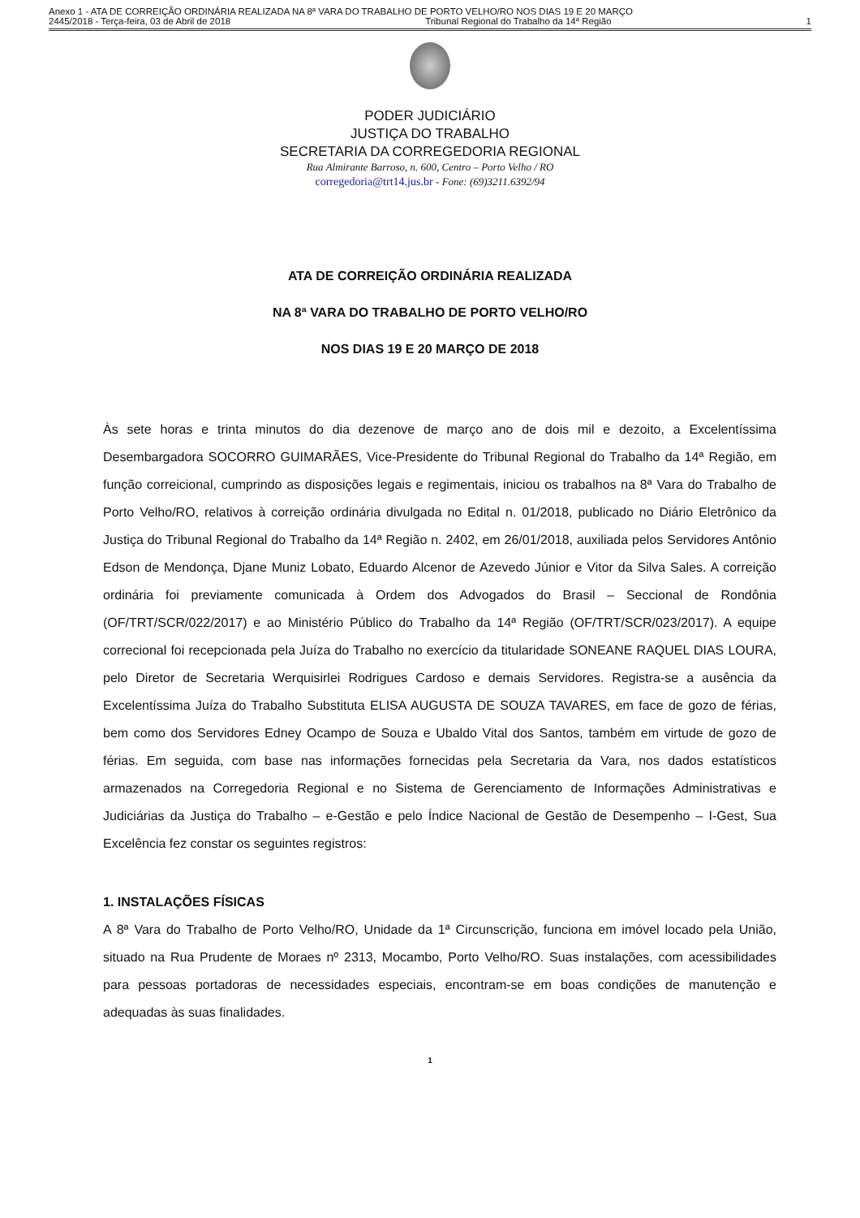Anexo 1 - ATA DE CORREIÇÃO ORDINÁRIA REALIZADA NA 8ª VARA DO TRABALHO DE PORTO VELHO/RO NOS DIAS 19 E 20 MARÇO
2445/2018 - Terça-feira, 03 de Abril de 2018 Tribunal Regional do Trabalho da 14ª Região 1
PODER JUDICIÁRIO
JUSTIÇA DO TRABALHO
SECRETARIA DA CORREGEDORIA REGIONAL
Rua Almirante Barroso, n. 600, Centro – Porto Velho / RO
corregedoria@trt14.jus.br - Fone: (69)3211.6392/94
ATA DE CORREIÇÃO ORDINÁRIA REALIZADA
NA 8ª VARA DO TRABALHO DE PORTO VELHO/RO
NOS DIAS 19 E 20 MARÇO DE 2018
Às sete horas e trinta minutos do dia dezenove de março ano de dois mil e dezoito, a Excelentíssima Desembargadora SOCORRO GUIMARÃES, Vice-Presidente do Tribunal Regional do Trabalho da 14ª Região, em função correicional, cumprindo as disposições legais e regimentais, iniciou os trabalhos na 8ª Vara do Trabalho de Porto Velho/RO, relativos à correição ordinária divulgada no Edital n. 01/2018, publicado no Diário Eletrônico da Justiça do Tribunal Regional do Trabalho da 14ª Região n. 2402, em 26/01/2018, auxiliada pelos Servidores Antônio Edson de Mendonça, Djane Muniz Lobato, Eduardo Alcenor de Azevedo Júnior e Vitor da Silva Sales. A correição ordinária foi previamente comunicada à Ordem dos Advogados do Brasil – Seccional de Rondônia (OF/TRT/SCR/022/2017) e ao Ministério Público do Trabalho da 14ª Região (OF/TRT/SCR/023/2017). A equipe correcional foi recepcionada pela Juíza do Trabalho no exercício da titularidade SONEANE RAQUEL DIAS LOURA, pelo Diretor de Secretaria Werquisirlei Rodrigues Cardoso e demais Servidores. Registra-se a ausência da Excelentíssima Juíza do Trabalho Substituta ELISA AUGUSTA DE SOUZA TAVARES, em face de gozo de férias, bem como dos Servidores Edney Ocampo de Souza e Ubaldo Vital dos Santos, também em virtude de gozo de férias. Em seguida, com base nas informações fornecidas pela Secretaria da Vara, nos dados estatísticos armazenados na Corregedoria Regional e no Sistema de Gerenciamento de Informações Administrativas e Judiciárias da Justiça do Trabalho – e-Gestão e pelo Índice Nacional de Gestão de Desempenho – I-Gest, Sua Excelência fez constar os seguintes registros:
1. INSTALAÇÕES FÍSICAS
A 8ª Vara do Trabalho de Porto Velho/RO, Unidade da 1ª Circunscrição, funciona em imóvel locado pela União, situado na Rua Prudente de Moraes nº 2313, Mocambo, Porto Velho/RO. Suas instalações, com acessibilidades para pessoas portadoras de necessidades especiais, encontram-se em boas condições de manutenção e adequadas às suas finalidades.
1